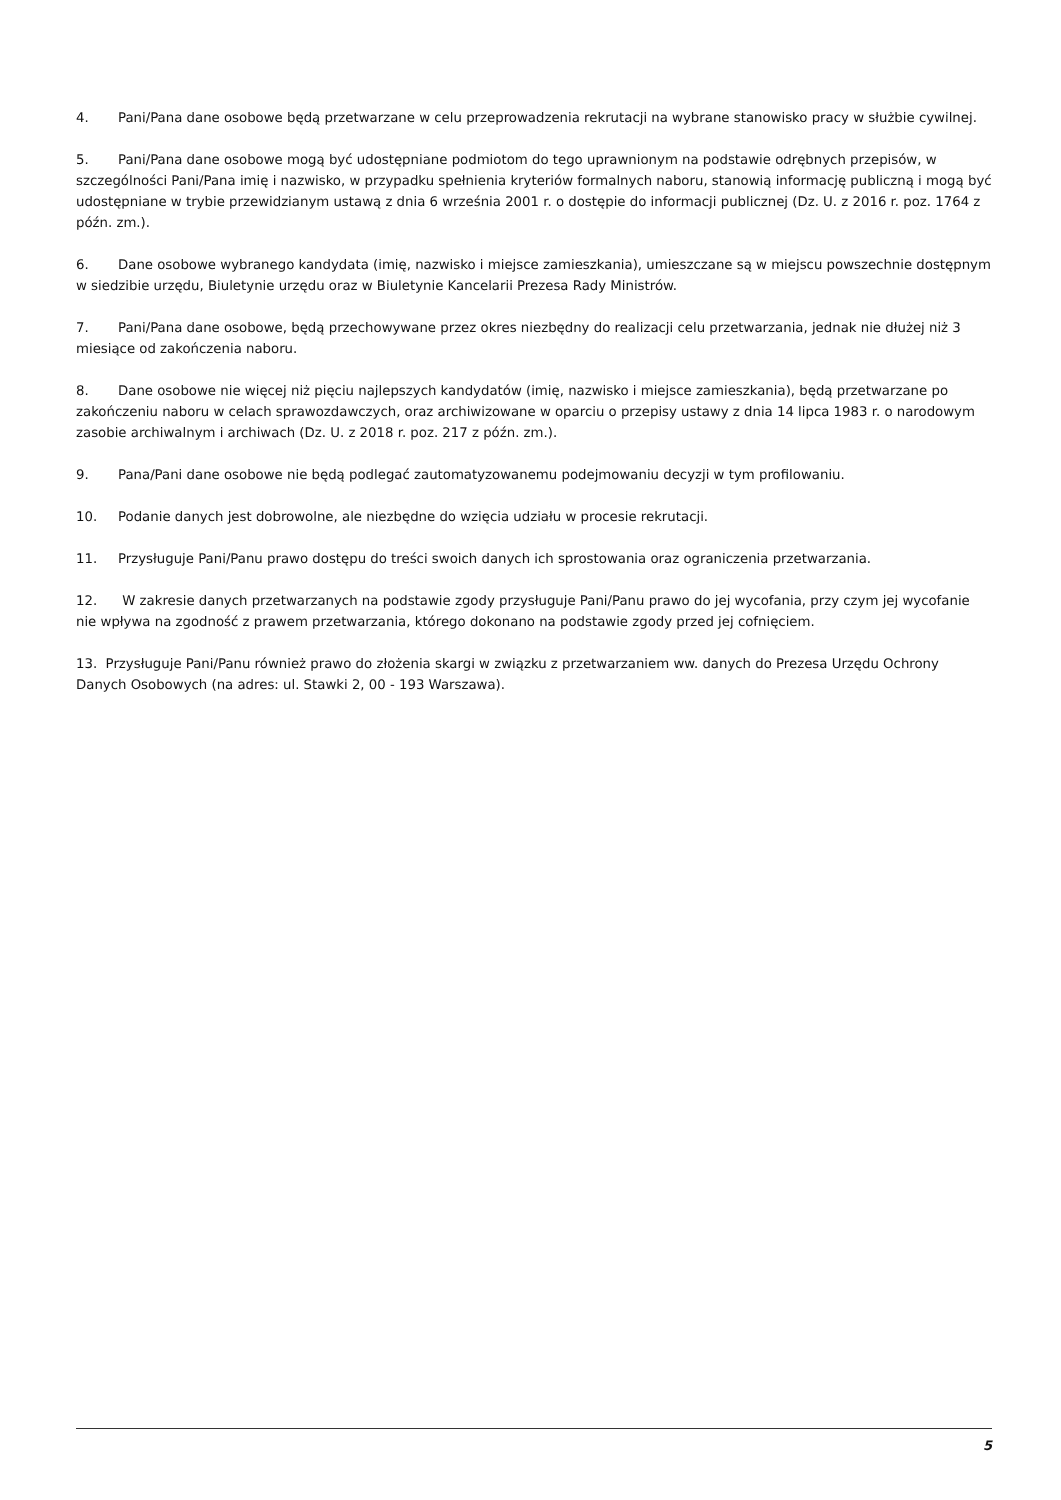4. Pani/Pana dane osobowe będą przetwarzane w celu przeprowadzenia rekrutacji na wybrane stanowisko pracy w służbie cywilnej.
5. Pani/Pana dane osobowe mogą być udostępniane podmiotom do tego uprawnionym na podstawie odrębnych przepisów, w szczególności Pani/Pana imię i nazwisko, w przypadku spełnienia kryteriów formalnych naboru, stanowią informację publiczną i mogą być udostępniane w trybie przewidzianym ustawą z dnia 6 września 2001 r. o dostępie do informacji publicznej (Dz. U. z 2016 r. poz. 1764 z późn. zm.).
6. Dane osobowe wybranego kandydata (imię, nazwisko i miejsce zamieszkania), umieszczane są w miejscu powszechnie dostępnym w siedzibie urzędu, Biuletynie urzędu oraz w Biuletynie Kancelarii Prezesa Rady Ministrów.
7. Pani/Pana dane osobowe, będą przechowywane przez okres niezbędny do realizacji celu przetwarzania, jednak nie dłużej niż 3 miesiące od zakończenia naboru.
8. Dane osobowe nie więcej niż pięciu najlepszych kandydatów (imię, nazwisko i miejsce zamieszkania), będą przetwarzane po zakończeniu naboru w celach sprawozdawczych, oraz archiwizowane w oparciu o przepisy ustawy z dnia 14 lipca 1983 r. o narodowym zasobie archiwalnym i archiwach (Dz. U. z 2018 r. poz. 217 z późn. zm.).
9. Pana/Pani dane osobowe nie będą podlegać zautomatyzowanemu podejmowaniu decyzji w tym profilowaniu.
10. Podanie danych jest dobrowolne, ale niezbędne do wzięcia udziału w procesie rekrutacji.
11. Przysługuje Pani/Panu prawo dostępu do treści swoich danych ich sprostowania oraz ograniczenia przetwarzania.
12. W zakresie danych przetwarzanych na podstawie zgody przysługuje Pani/Panu prawo do jej wycofania, przy czym jej wycofanie nie wpływa na zgodność z prawem przetwarzania, którego dokonano na podstawie zgody przed jej cofnięciem.
13. Przysługuje Pani/Panu również prawo do złożenia skargi w związku z przetwarzaniem ww. danych do Prezesa Urzędu Ochrony Danych Osobowych (na adres: ul. Stawki 2, 00 - 193 Warszawa).
5